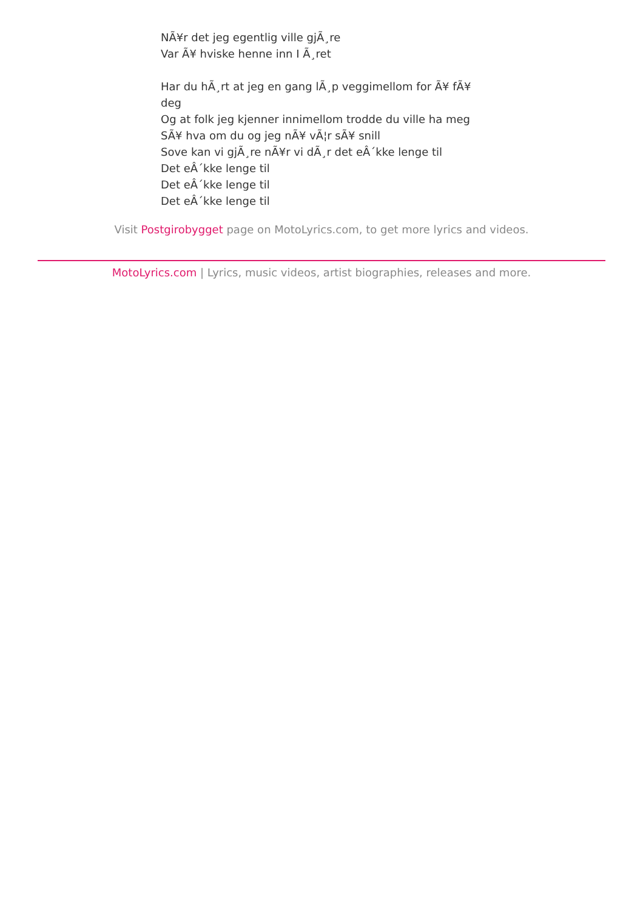NÃ¥r det jeg egentlig ville gjÃ¸re
Var Ã¥ hviske henne inn I Ã¸ret
Har du hÃ¸rt at jeg en gang lÃ¸p veggimellom for Ã¥ fÃ¥ deg
Og at folk jeg kjenner innimellom trodde du ville ha meg
SÃ¥ hva om du og jeg nÃ¥ vÃ¦r sÃ¥ snill
Sove kan vi gjÃ¸re nÃ¥r vi dÃ¸r det eÂ´kke lenge til
Det eÂ´kke lenge til
Det eÂ´kke lenge til
Det eÂ´kke lenge til
Visit Postgirobygget page on MotoLyrics.com, to get more lyrics and videos.
MotoLyrics.com | Lyrics, music videos, artist biographies, releases and more.